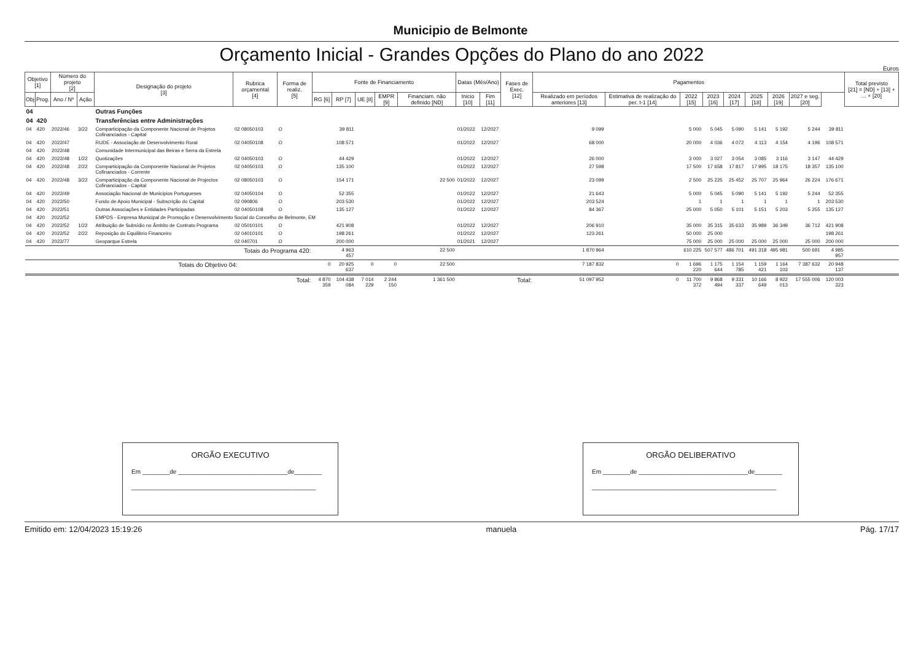Municipio de Belmonte
Orçamento Inicial - Grandes Opções do Plano do ano 2022
Euros
| Objetivo [1] | | Número do projeto [2] | | Designação do projeto [3] | Rubrica orçamental [4] | Forma de realiz. [5] | Fonte de Financiamento | | | | | Datas (Mês/Ano) | | Fases de Exec. [12] | Pagamentos | | | | | | | | | Total previsto [21] = [ND] + [13] + ... + [20] |
| --- | --- | --- | --- | --- | --- | --- | --- | --- | --- | --- | --- | --- | --- | --- | --- | --- | --- | --- | --- | --- | --- | --- | --- | --- |
| Obj | Prog. | Ano / Nº | Ação | | | | RG [6] | RP [7] | UE [8] | EMPR [9] | Financiam. não definido [ND] | Inicio [10] | Fim [11] | | Realizado em períodos anteriores [13] | Estimativa de realização do per. t-1 [14] | 2022 [15] | 2023 [16] | 2024 [17] | 2025 [18] | 2026 [19] | 2027 e seg. [20] | | |
| 04 | | | | Outras Funções | | | | | | | | | | | | | | | | | | | | |
| 04 | 420 | | | Transferências entre Administrações | | | | | | | | | | | | | | | | | | | | |
| 04 | 420 | 2022/46 | 3/22 | Comparticipação da Componente Nacional de Projetos Cofinanciados - Capital | 02 08050103 | O | | 39 811 | | | | 01/2022 | 12/2027 | | 9 099 | | 5 000 | 5 045 | 5 090 | 5 141 | 5 192 | 5 244 | 39 811 | |
| 04 | 420 | 2022/47 | | RUDE - Associação de Desenvolvimento Rural | 02 04050108 | O | | 108 571 | | | | 01/2022 | 12/2027 | | 68 000 | | 20 000 | 4 036 | 4 072 | 4 113 | 4 154 | 4 196 | 108 571 | |
| 04 | 420 | 2022/48 | | Comunidade Intermunicipal das Beiras e Serra da Estrela | | | | | | | | | | | | | | | | | | | | |
| 04 | 420 | 2022/48 | 1/22 | Quotizações | 02 04050103 | O | | 44 429 | | | | 01/2022 | 12/2027 | | 26 000 | | 3 000 | 3 027 | 3 054 | 3 085 | 3 116 | 3 147 | 44 429 | |
| 04 | 420 | 2022/48 | 2/22 | Comparticipação da Componente Nacional de Projetos Cofinanciados - Corrente | 02 04050103 | O | | 135 100 | | | | 01/2022 | 12/2027 | | 27 598 | | 17 500 | 17 658 | 17 817 | 17 995 | 18 175 | 18 357 | 135 100 | |
| 04 | 420 | 2022/48 | 3/22 | Comparticipação da Componente Nacional de Projectos Cofinanciados - Capital | 02 08050103 | O | | 154 171 | | | 22 500 | 01/2022 | 12/2027 | | 23 099 | | 2 500 | 25 225 | 25 452 | 25 707 | 25 964 | 26 224 | 176 671 | |
| 04 | 420 | 2022/49 | | Associação Nacional de Municipios Portugueses | 02 04050104 | O | | 52 355 | | | | 01/2022 | 12/2027 | | 21 643 | | 5 000 | 5 045 | 5 090 | 5 141 | 5 192 | 5 244 | 52 355 | |
| 04 | 420 | 2022/50 | | Fundo de Apoio Municipal - Subscrição do Capital | 02 090806 | O | | 203 530 | | | | 01/2022 | 12/2027 | | 203 524 | | 1 | 1 | 1 | 1 | 1 | 1 | 203 530 | |
| 04 | 420 | 2022/51 | | Outras Associações e Entidades Participadas | 02 04050108 | O | | 135 127 | | | | 01/2022 | 12/2027 | | 84 367 | | 25 000 | 5 050 | 5 101 | 5 151 | 5 203 | 5 255 | 135 127 | |
| 04 | 420 | 2022/52 | | EMPDS - Empresa Municipal de Promoção e Desenvolvimento Social do Concelho de Belmonte, EM | | | | | | | | | | | | | | | | | | | | |
| 04 | 420 | 2022/52 | 1/22 | Atribuição de Subsídio no Âmbito de Contrato Programa | 02 05010101 | O | | 421 908 | | | | 01/2022 | 12/2027 | | 206 910 | | 35 000 | 35 315 | 35 633 | 35 989 | 36 349 | 36 712 | 421 908 | |
| 04 | 420 | 2022/52 | 2/22 | Reposição do Equilibrio Financeiro | 02 04010101 | O | | 198 261 | | | | 01/2022 | 12/2027 | | 123 261 | | 50 000 | 25 000 | | | | | 198 261 | |
| 04 | 420 | 2022/77 | | Geoparque Estrela | 02 040701 | O | | 200 000 | | | | 01/2021 | 12/2027 | | | | 75 000 | 25 000 | 25 000 | 25 000 | 25 000 | 25 000 | 200 000 | |
| Totais do Programa 420: | | | | | | | | 4 963 457 | | | 22 500 | | | | 1 870 964 | | 610 225 | 507 577 | 486 701 | 491 318 | 495 981 | 500 691 | 4 985 957 | |
| Totais do Objetivo 04: | | | | | | | 0 | 20 925 637 | 0 | 0 | 22 500 | | | | 7 187 832 | 0 | 1 696 220 | 1 175 644 | 1 154 785 | 1 159 421 | 1 164 103 | 7 387 632 | 20 948 137 | |
| Total: | | | | | | | 4 870 359 | 104 438 084 | 7 014 229 | 2 244 150 | 1 361 500 | Total: | | | 51 097 952 | 0 | 11 700 372 | 9 868 494 | 9 331 337 | 10 166 649 | 8 922 013 | 17 555 006 | 120 003 323 | |
ORGÃO EXECUTIVO
Em ________de ________________________________de________
______________________________________________________
ORGÃO DELIBERATIVO
Em ________de ________________________________de________
______________________________________________________
Emitido em: 12/04/2023 15:19:26 manuela Pág. 17/17